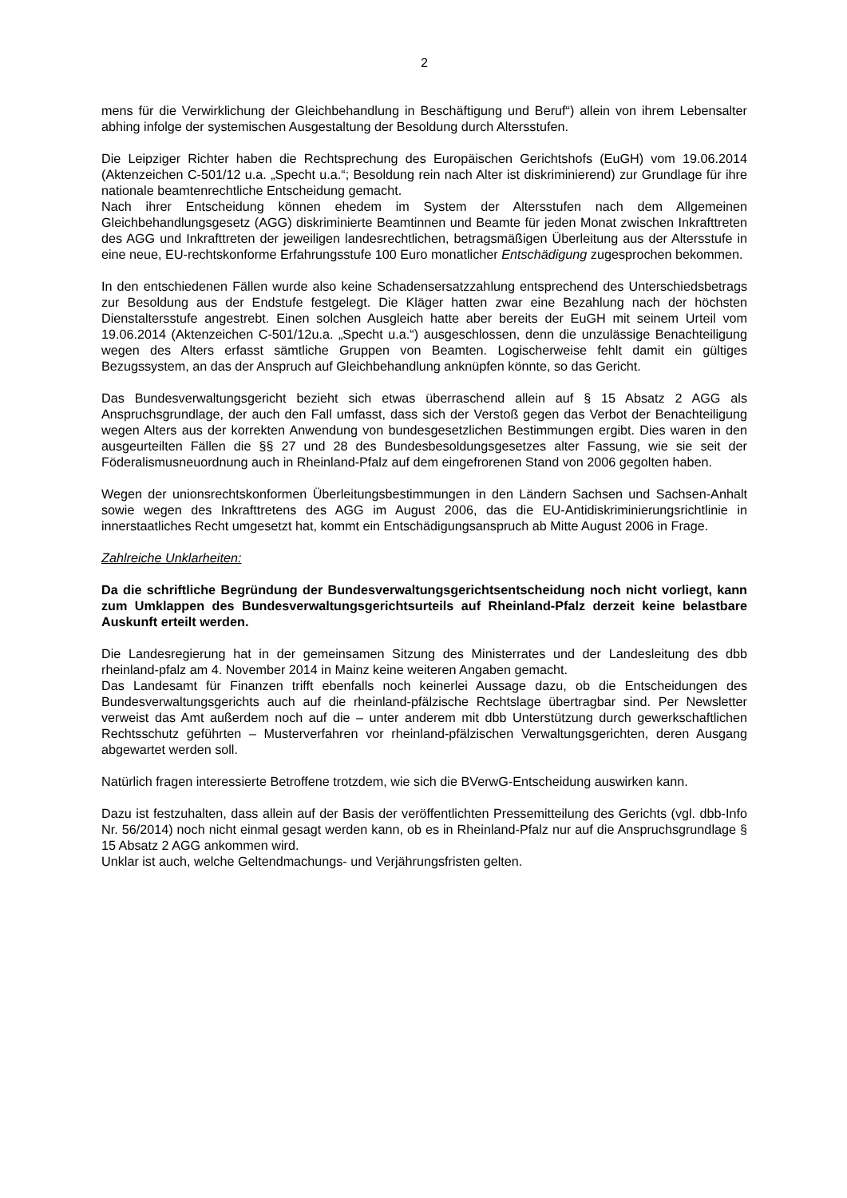2
mens für die Verwirklichung der Gleichbehandlung in Beschäftigung und Beruf“) allein von ihrem Lebensalter abhing infolge der systemischen Ausgestaltung der Besoldung durch Altersstufen.
Die Leipziger Richter haben die Rechtsprechung des Europäischen Gerichtshofs (EuGH) vom 19.06.2014 (Aktenzeichen C-501/12 u.a. „Specht u.a.“; Besoldung rein nach Alter ist diskriminierend) zur Grundlage für ihre nationale beamtenrechtliche Entscheidung gemacht.
Nach ihrer Entscheidung können ehedem im System der Altersstufen nach dem Allgemeinen Gleichbehandlungsgesetz (AGG) diskriminierte Beamtinnen und Beamte für jeden Monat zwischen Inkrafttreten des AGG und Inkrafttreten der jeweiligen landesrechtlichen, betragsmäßigen Überleitung aus der Altersstufe in eine neue, EU-rechtskonforme Erfahrungsstufe 100 Euro monatlicher Entschädigung zugesprochen bekommen.
In den entschiedenen Fällen wurde also keine Schadensersatzzahlung entsprechend des Unterschiedsbetrags zur Besoldung aus der Endstufe festgelegt. Die Kläger hatten zwar eine Bezahlung nach der höchsten Dienstaltersstufe angestrebt. Einen solchen Ausgleich hatte aber bereits der EuGH mit seinem Urteil vom 19.06.2014 (Aktenzeichen C-501/12u.a. „Specht u.a.“) ausgeschlossen, denn die unzulässige Benachteiligung wegen des Alters erfasst sämtliche Gruppen von Beamten. Logischerweise fehlt damit ein gültiges Bezugssystem, an das der Anspruch auf Gleichbehandlung anknüpfen könnte, so das Gericht.
Das Bundesverwaltungsgericht bezieht sich etwas überraschend allein auf § 15 Absatz 2 AGG als Anspruchsgrundlage, der auch den Fall umfasst, dass sich der Verstoß gegen das Verbot der Benachteiligung wegen Alters aus der korrekten Anwendung von bundesgesetzlichen Bestimmungen ergibt. Dies waren in den ausgeurteilten Fällen die §§ 27 und 28 des Bundesbesoldungsgesetzes alter Fassung, wie sie seit der Föderalismusneuordnung auch in Rheinland-Pfalz auf dem eingefrorenen Stand von 2006 gegolten haben.
Wegen der unionsrechtskonformen Überleitungsbestimmungen in den Ländern Sachsen und Sachsen-Anhalt sowie wegen des Inkrafttretens des AGG im August 2006, das die EU-Antidiskriminierungsrichtlinie in innerstaatliches Recht umgesetzt hat, kommt ein Entschädigungsanspruch ab Mitte August 2006 in Frage.
Zahlreiche Unklarheiten:
Da die schriftliche Begründung der Bundesverwaltungsgerichtsentscheidung noch nicht vorliegt, kann zum Umklappen des Bundesverwaltungsgerichtsurteils auf Rheinland-Pfalz derzeit keine belastbare Auskunft erteilt werden.
Die Landesregierung hat in der gemeinsamen Sitzung des Ministerrates und der Landesleitung des dbb rheinland-pfalz am 4. November 2014 in Mainz keine weiteren Angaben gemacht.
Das Landesamt für Finanzen trifft ebenfalls noch keinerlei Aussage dazu, ob die Entscheidungen des Bundesverwaltungsgerichts auch auf die rheinland-pfälzische Rechtslage übertragbar sind. Per Newsletter verweist das Amt außerdem noch auf die – unter anderem mit dbb Unterstützung durch gewerkschaftlichen Rechtsschutz geführten – Musterverfahren vor rheinland-pfälzischen Verwaltungsgerichten, deren Ausgang abgewartet werden soll.
Natürlich fragen interessierte Betroffene trotzdem, wie sich die BVerwG-Entscheidung auswirken kann.
Dazu ist festzuhalten, dass allein auf der Basis der veröffentlichten Pressemitteilung des Gerichts (vgl. dbb-Info Nr. 56/2014) noch nicht einmal gesagt werden kann, ob es in Rheinland-Pfalz nur auf die Anspruchsgrundlage § 15 Absatz 2 AGG ankommen wird.
Unklar ist auch, welche Geltendmachungs- und Verjährungsfristen gelten.